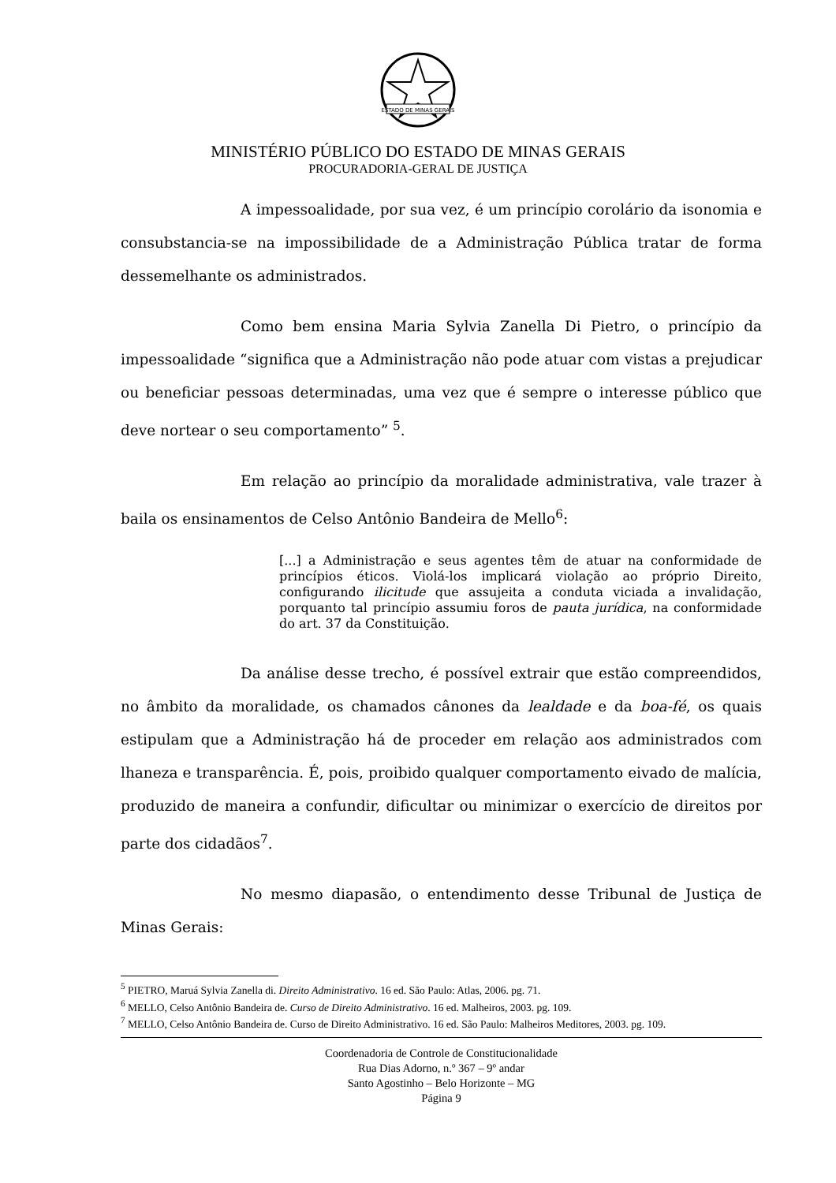ESTADO DE MINAS GERAIS
MINISTÉRIO PÚBLICO DO ESTADO DE MINAS GERAIS
PROCURADORIA-GERAL DE JUSTIÇA
A impessoalidade, por sua vez, é um princípio corolário da isonomia e consubstancia-se na impossibilidade de a Administração Pública tratar de forma dessemelhante os administrados.
Como bem ensina Maria Sylvia Zanella Di Pietro, o princípio da impessoalidade “significa que a Administração não pode atuar com vistas a prejudicar ou beneficiar pessoas determinadas, uma vez que é sempre o interesse público que deve nortear o seu comportamento” <sup>5</sup>.
Em relação ao princípio da moralidade administrativa, vale trazer à baila os ensinamentos de Celso Antônio Bandeira de Mello<sup>6</sup>:
[...] a Administração e seus agentes têm de atuar na conformidade de princípios éticos. Violá-los implicará violação ao próprio Direito, configurando ilicitude que assujeita a conduta viciada a invalidação, porquanto tal princípio assumiu foros de pauta jurídica, na conformidade do art. 37 da Constituição.
Da análise desse trecho, é possível extrair que estão compreendidos, no âmbito da moralidade, os chamados cânones da lealdade e da boa-fé, os quais estipulam que a Administração há de proceder em relação aos administrados com lhaneza e transparência. É, pois, proibido qualquer comportamento eivado de malícia, produzido de maneira a confundir, dificultar ou minimizar o exercício de direitos por parte dos cidadãos<sup>7</sup>.
No mesmo diapasão, o entendimento desse Tribunal de Justiça de Minas Gerais:
<sup>5</sup> PIETRO, Maruá Sylvia Zanella di. Direito Administrativo. 16 ed. São Paulo: Atlas, 2006. pg. 71.
<sup>6</sup> MELLO, Celso Antônio Bandeira de. Curso de Direito Administrativo. 16 ed. Malheiros, 2003. pg. 109.
<sup>7</sup> MELLO, Celso Antônio Bandeira de. Curso de Direito Administrativo. 16 ed. São Paulo: Malheiros Meditores, 2003. pg. 109.
Coordenadoria de Controle de Constitucionalidade
Rua Dias Adorno, n.º 367 – 9º andar
Santo Agostinho – Belo Horizonte – MG
Página 9